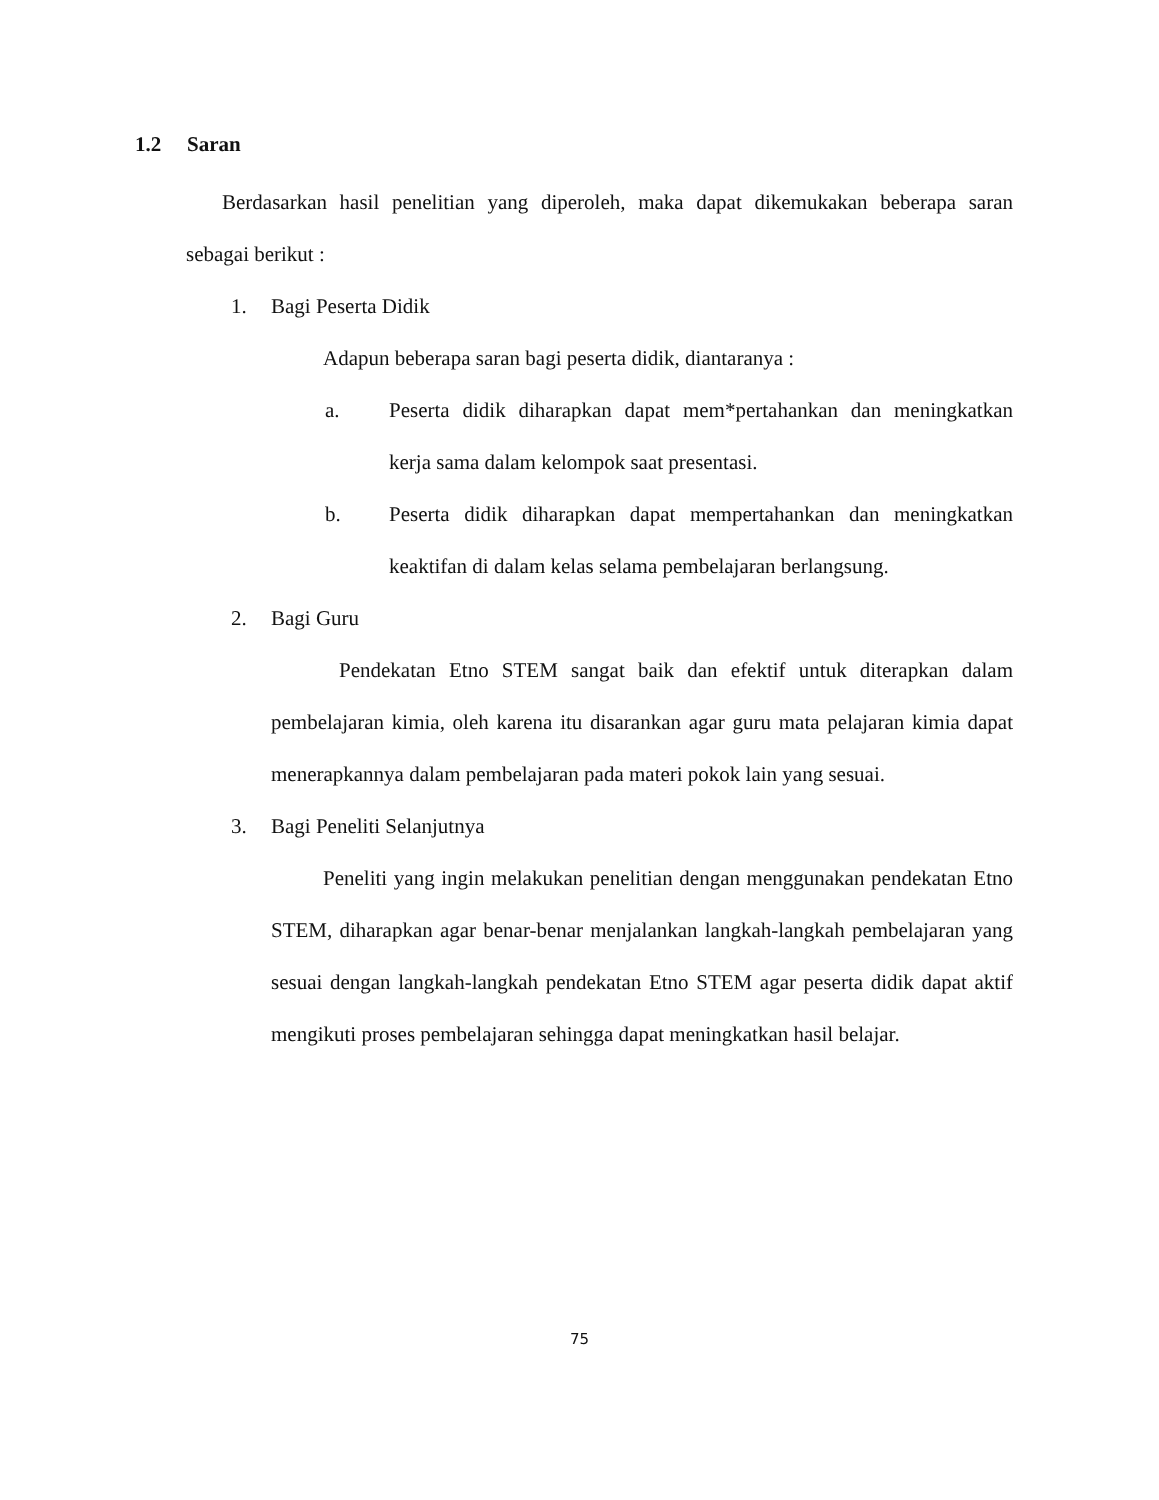1.2 Saran
Berdasarkan hasil penelitian yang diperoleh, maka dapat dikemukakan beberapa saran sebagai berikut :
1. Bagi Peserta Didik
Adapun beberapa saran bagi peserta didik, diantaranya :
a. Peserta didik diharapkan dapat mem*pertahankan dan meningkatkan kerja sama dalam kelompok saat presentasi.
b. Peserta didik diharapkan dapat mempertahankan dan meningkatkan keaktifan di dalam kelas selama pembelajaran berlangsung.
2. Bagi Guru
Pendekatan Etno STEM sangat baik dan efektif untuk diterapkan dalam pembelajaran kimia, oleh karena itu disarankan agar guru mata pelajaran kimia dapat menerapkannya dalam pembelajaran pada materi pokok lain yang sesuai.
3. Bagi Peneliti Selanjutnya
Peneliti yang ingin melakukan penelitian dengan menggunakan pendekatan Etno STEM, diharapkan agar benar-benar menjalankan langkah-langkah pembelajaran yang sesuai dengan langkah-langkah pendekatan Etno STEM agar peserta didik dapat aktif mengikuti proses pembelajaran sehingga dapat meningkatkan hasil belajar.
75